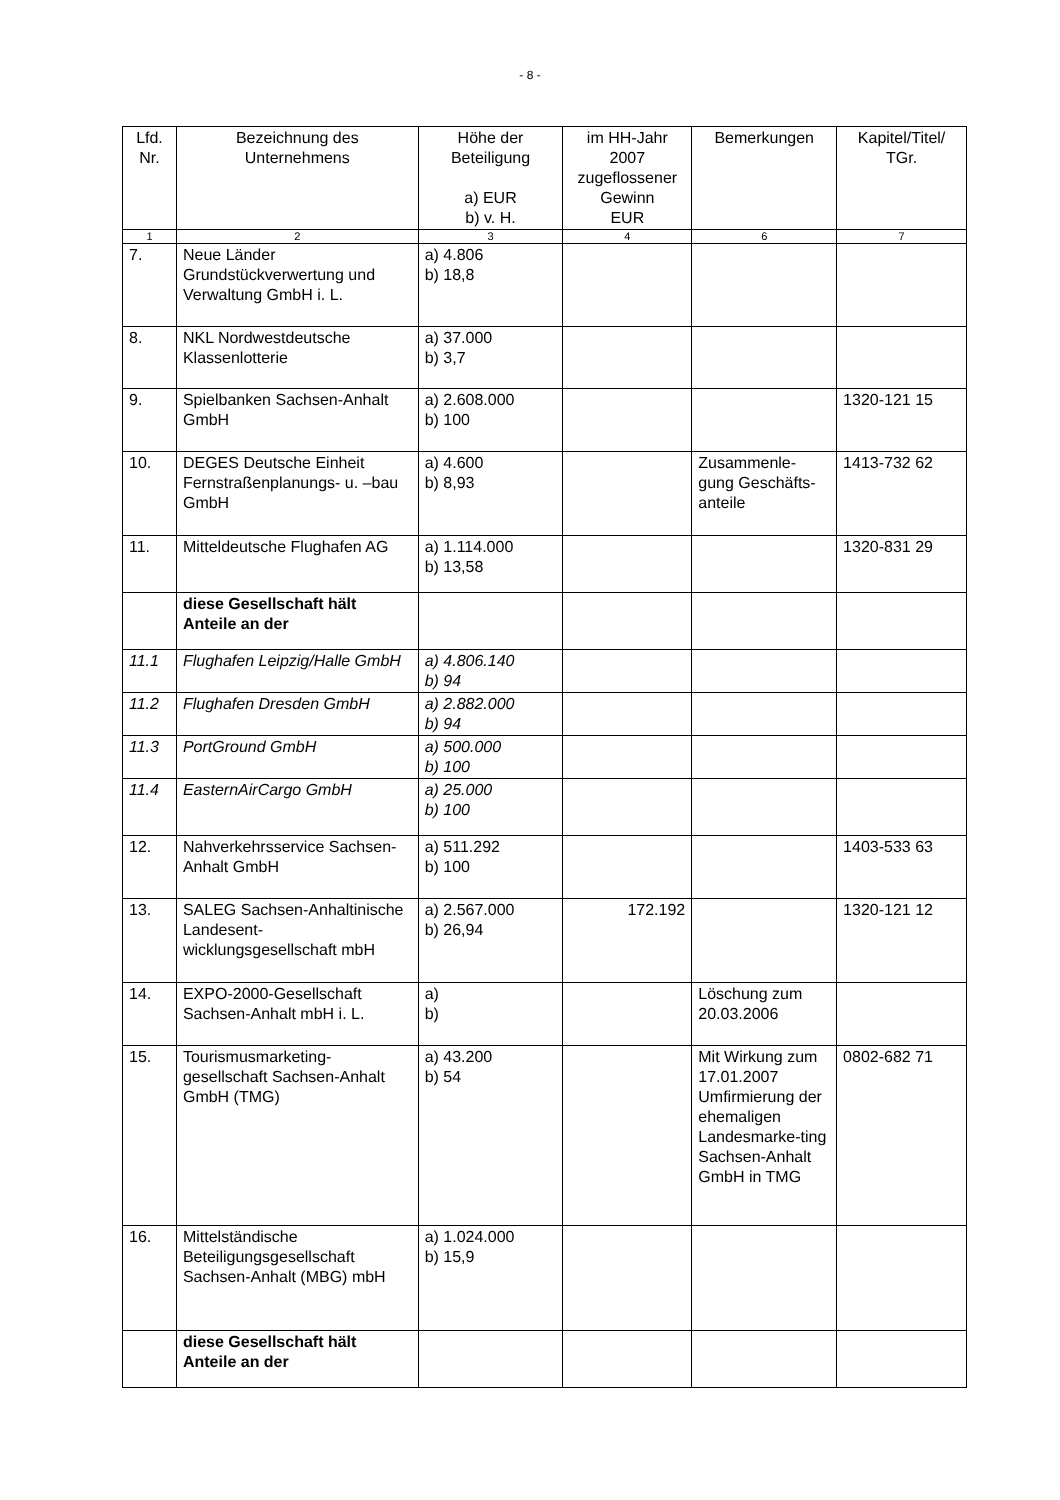- 8 -
| Lfd. Nr. | Bezeichnung des Unternehmens | Höhe der Beteiligung a) EUR b) v. H. | im HH-Jahr 2007 zugeflossener Gewinn EUR | Bemerkungen | Kapitel/Titel/ TGr. |
| --- | --- | --- | --- | --- | --- |
| 1 | 2 | 3 | 4 | 6 | 7 |
| 7. | Neue Länder Grundstückverwertung und Verwaltung GmbH i. L. | a) 4.806 b) 18,8 | | | |
| 8. | NKL Nordwestdeutsche Klassenlotterie | a) 37.000 b) 3,7 | | | |
| 9. | Spielbanken Sachsen-Anhalt GmbH | a) 2.608.000 b) 100 | | | 1320-121 15 |
| 10. | DEGES Deutsche Einheit Fernstraßenplanungs- u. –bau GmbH | a) 4.600 b) 8,93 | | Zusammenle-gung Geschäfts-anteile | 1413-732 62 |
| 11. | Mitteldeutsche Flughafen AG | a) 1.114.000 b) 13,58 | | | 1320-831 29 |
| | diese Gesellschaft hält Anteile an der | | | | |
| 11.1 | Flughafen Leipzig/Halle GmbH | a) 4.806.140 b) 94 | | | |
| 11.2 | Flughafen Dresden GmbH | a) 2.882.000 b) 94 | | | |
| 11.3 | PortGround GmbH | a) 500.000 b) 100 | | | |
| 11.4 | EasternAirCargo GmbH | a) 25.000 b) 100 | | | |
| 12. | Nahverkehrsservice Sachsen-Anhalt GmbH | a) 511.292 b) 100 | | | 1403-533 63 |
| 13. | SALEG Sachsen-Anhaltinische Landesent-wicklungsgesellschaft mbH | a) 2.567.000 b) 26,94 | 172.192 | | 1320-121 12 |
| 14. | EXPO-2000-Gesellschaft Sachsen-Anhalt mbH i. L. | a) b) | | Löschung zum 20.03.2006 | |
| 15. | Tourismusmarketing-gesellschaft Sachsen-Anhalt GmbH (TMG) | a) 43.200 b) 54 | | Mit Wirkung zum 17.01.2007 Umfirmierung der ehemaligen Landesmarke-ting Sachsen-Anhalt GmbH in TMG | 0802-682 71 |
| 16. | Mittelständische Beteiligungsgesellschaft Sachsen-Anhalt (MBG) mbH | a) 1.024.000 b) 15,9 | | | |
| | diese Gesellschaft hält Anteile an der | | | | |